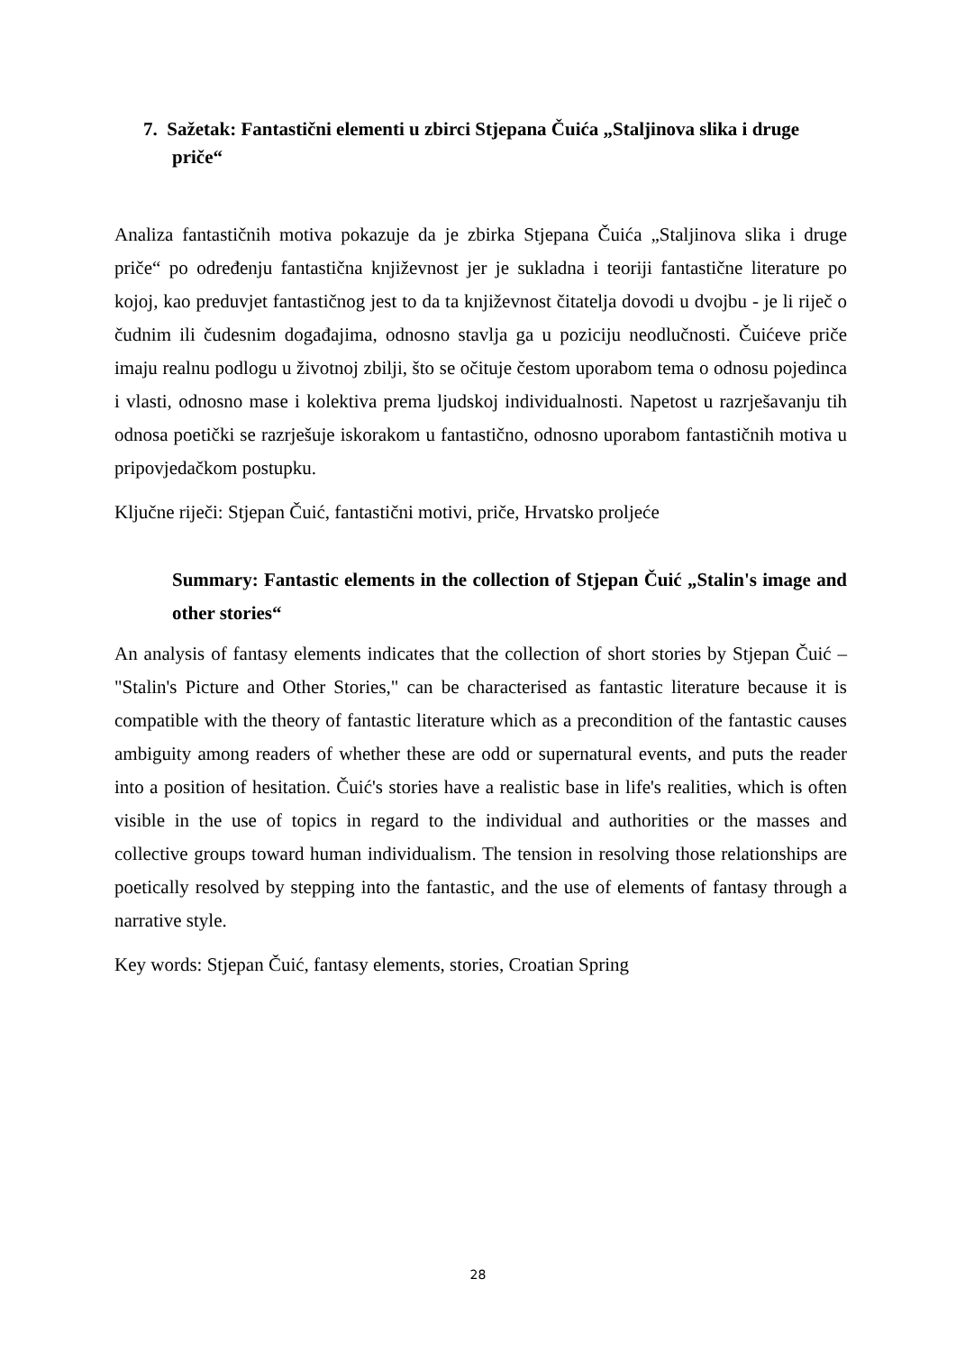7. Sažetak: Fantastični elementi u zbirci Stjepana Čuića „Staljinova slika i druge priče“
Analiza fantastičnih motiva pokazuje da je zbirka Stjepana Čuića „Staljinova slika i druge priče“ po određenju fantastična književnost jer je sukladna i teoriji fantastične literature po kojoj, kao preduvjet fantastičnog jest to da ta književnost čitatelja dovodi u dvojbu - je li riječ o čudnim ili čudesnim događajima, odnosno stavlja ga u poziciju neodlučnosti. Čuićeve priče imaju realnu podlogu u životnoj zbilji, što se očituje čestom uporabom tema o odnosu pojedinca i vlasti, odnosno mase i kolektiva prema ljudskoj individualnosti. Napetost u razrješavanju tih odnosa poetički se razrješuje iskorakom u fantastično, odnosno uporabom fantastičnih motiva u pripovjedačkom postupku.
Ključne riječi: Stjepan Čuić, fantastični motivi, priče, Hrvatsko proljeće
Summary: Fantastic elements in the collection of Stjepan Čuić „Stalin's image and other stories“
An analysis of fantasy elements indicates that the collection of short stories by Stjepan Čuić – "Stalin's Picture and Other Stories," can be characterised as fantastic literature because it is compatible with the theory of fantastic literature which as a precondition of the fantastic causes ambiguity among readers of whether these are odd or supernatural events, and puts the reader into a position of hesitation. Čuić's stories have a realistic base in life's realities, which is often visible in the use of topics in regard to the individual and authorities or the masses and collective groups toward human individualism. The tension in resolving those relationships are poetically resolved by stepping into the fantastic, and the use of elements of fantasy through a narrative style.
Key words: Stjepan Čuić, fantasy elements, stories, Croatian Spring
28